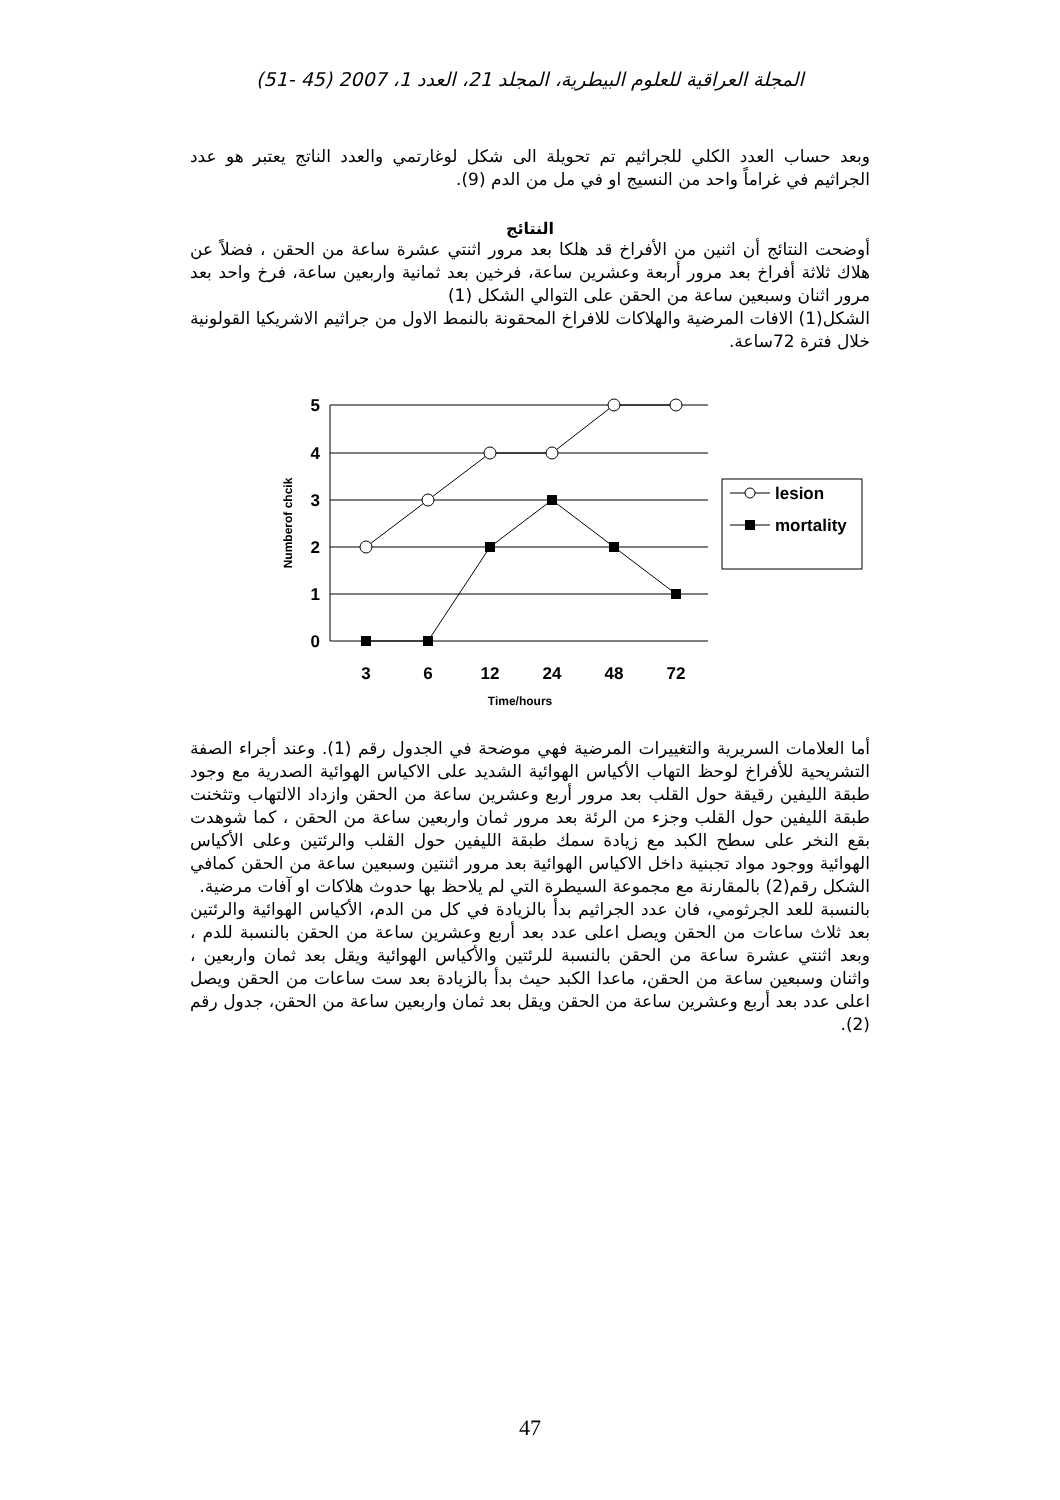المجلة العراقية للعلوم البيطرية، المجلد 21، العدد 1، 2007 (45 -51)
وبعد حساب العدد الكلي للجراثيم تم تحويلة الى شكل لوغارتمي والعدد الناتج يعتبر هو عدد الجراثيم في غراماً واحد من النسيج او في مل من الدم (9).
النتائج
أوضحت النتائج أن اثنين من الأفراخ قد هلكا بعد مرور اثنتي عشرة ساعة من الحقن ، فضلاً عن هلاك ثلاثة أفراخ بعد مرور أربعة وعشرين ساعة، فرخين بعد ثمانية واربعين ساعة، فرخ واحد بعد مرور اثنان وسبعين ساعة من الحقن على التوالي الشكل (1)
الشكل(1) الافات المرضية والهلاكات للافراخ المحقونة بالنمط الاول من جراثيم الاشريكيا القولونية خلال فترة 72ساعة.
5
4
3
2
1
0
3
6
12
24
48
72
Time/hours
Numberof chcik
lesion
mortality
أما العلامات السريرية والتغييرات المرضية فهي موضحة في الجدول رقم (1). وعند أجراء الصفة التشريحية للأفراخ لوحظ التهاب الأكياس الهوائية الشديد على الاكياس الهوائية الصدرية مع وجود طبقة الليفين رقيقة حول القلب بعد مرور أربع وعشرين ساعة من الحقن وازداد الالتهاب وتثخنت طبقة الليفين حول القلب وجزء من الرئة بعد مرور ثمان واربعين ساعة من الحقن ، كما شوهدت بقع النخر على سطح الكبد مع زيادة سمك طبقة الليفين حول القلب والرئتين وعلى الأكياس الهوائية ووجود مواد تجبنية داخل الاكياس الهوائية بعد مرور اثنتين وسبعين ساعة من الحقن كمافي الشكل رقم(2) بالمقارنة مع مجموعة السيطرة التي لم يلاحظ بها حدوث هلاكات او آفات مرضية.
بالنسبة للعد الجرثومي، فان عدد الجراثيم بدأ بالزيادة في كل من الدم، الأكياس الهوائية والرئتين بعد ثلاث ساعات من الحقن ويصل اعلى عدد بعد أربع وعشرين ساعة من الحقن بالنسبة للدم ، وبعد اثنتي عشرة ساعة من الحقن بالنسبة للرئتين والأكياس الهوائية ويقل بعد ثمان واربعين ، واثنان وسبعين ساعة من الحقن، ماعدا الكبد حيث بدأ بالزيادة بعد ست ساعات من الحقن ويصل اعلى عدد بعد أربع وعشرين ساعة من الحقن ويقل بعد ثمان واربعين ساعة من الحقن، جدول رقم (2).
47